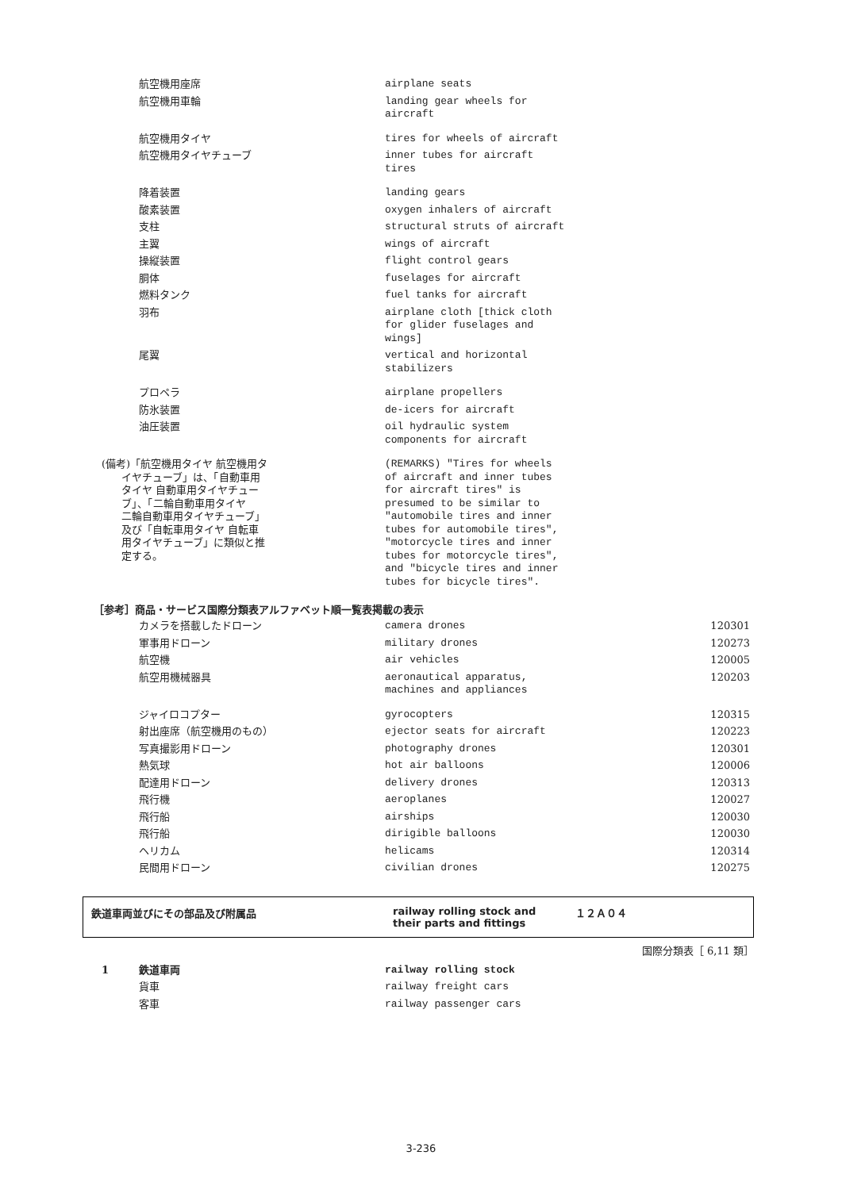| 航空機用座席 | airplane seats |
| 航空機用車輪 | landing gear wheels for aircraft |
| 航空機用タイヤ | tires for wheels of aircraft |
| 航空機用タイヤチューブ | inner tubes for aircraft tires |
| 降着装置 | landing gears |
| 酸素装置 | oxygen inhalers of aircraft |
| 支柱 | structural struts of aircraft |
| 主翼 | wings of aircraft |
| 操縦装置 | flight control gears |
| 胴体 | fuselages for aircraft |
| 燃料タンク | fuel tanks for aircraft |
| 羽布 | airplane cloth [thick cloth for glider fuselages and wings] |
| 尾翼 | vertical and horizontal stabilizers |
| プロペラ | airplane propellers |
| 防氷装置 | de-icers for aircraft |
| 油圧装置 | oil hydraulic system components for aircraft |
| (備考)「航空機用タイヤ 航空機用タ イヤチューブ」は、「自動車用 タイヤ 自動車用タイヤチュー ブ」、「二輪自動車用タイヤ 二輪自動車用タイヤチューブ」 及び「自転車用タイヤ 自転車 用タイヤチューブ」に類似と推 定する。 | (REMARKS) "Tires for wheels of aircraft and inner tubes for aircraft tires" is presumed to be similar to "automobile tires and inner tubes for automobile tires", "motorcycle tires and inner tubes for motorcycle tires", and "bicycle tires and inner tubes for bicycle tires". |
［参考］商品・サービス国際分類表アルファベット順一覧表掲載の表示
| カメラを搭載したドローン | camera drones | 120301 |
| 軍事用ドローン | military drones | 120273 |
| 航空機 | air vehicles | 120005 |
| 航空用機械器具 | aeronautical apparatus, machines and appliances | 120203 |
| ジャイロコプター | gyrocopters | 120315 |
| 射出座席（航空機用のもの） | ejector seats for aircraft | 120223 |
| 写真撮影用ドローン | photography drones | 120301 |
| 熱気球 | hot air balloons | 120006 |
| 配達用ドローン | delivery drones | 120313 |
| 飛行機 | aeroplanes | 120027 |
| 飛行船 | airships | 120030 |
| 飛行船 | dirigible balloons | 120030 |
| ヘリカム | helicams | 120314 |
| 民間用ドローン | civilian drones | 120275 |
鉄道車両並びにその部品及び附属品 railway rolling stock and
their parts and fittings
１２Ａ０４
国際分類表［ 6,11 類］
| 1 | 鉄道車両 | railway rolling stock |
| | 貨車 | railway freight cars |
| | 客車 | railway passenger cars |
3-236